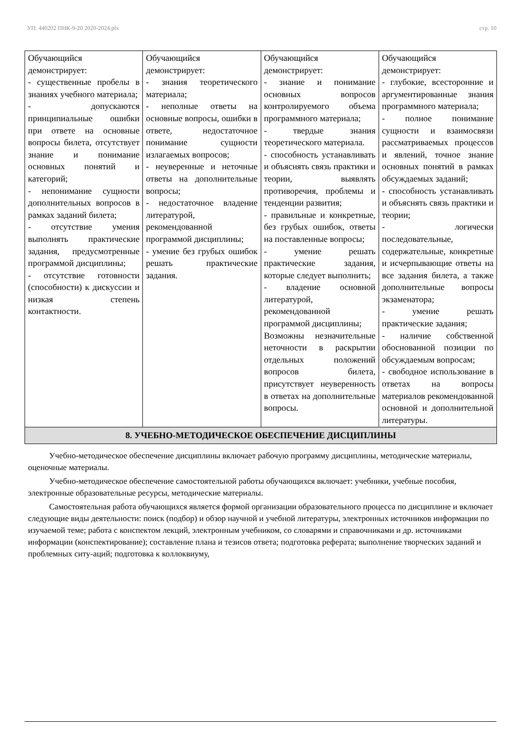УП: 440202 ПНК-9-20 2020-2024.plx стр. 10
| Обучающийся демонстрирует: - существенные пробелы в знаниях учебного материала; - допускаются принципиальные ошибки при ответе на основные вопросы билета, отсутствует знание и понимание основных понятий и категорий; - непонимание сущности дополнительных вопросов в рамках заданий билета; - отсутствие умения выполнять практические задания, предусмотренные программой дисциплины; - отсутствие готовности (способности) к дискуссии и низкая степень контактности. | Обучающийся демонстрирует: - знания теоретического материала; - неполные ответы на основные вопросы, ошибки в ответе, недостаточное понимание сущности излагаемых вопросов; - неуверенные и неточные ответы на дополнительные вопросы; - недостаточное владение литературой, рекомендованной программой дисциплины; - умение без грубых ошибок решать практические задания. | Обучающийся демонстрирует: - знание и понимание основных вопросов контролируемого объема программного материала; - твердые знания теоретического материала. - способность устанавливать и объяснять связь практики и теории, выявлять противоречия, проблемы и тенденции развития; - правильные и конкретные, без грубых ошибок, ответы на поставленные вопросы; - умение решать практические задания, которые следует выполнить; - владение основной литературой, рекомендованной программой дисциплины; Возможны незначительные неточности в раскрытии отдельных положений вопросов билета, присутствует неуверенность в ответах на дополнительные вопросы. | Обучающийся демонстрирует: - глубокие, всесторонние и аргументированные знания программного материала; - полное понимание сущности и взаимосвязи рассматриваемых процессов и явлений, точное знание основных понятий в рамках обсуждаемых заданий; - способность устанавливать и объяснять связь практики и теории; - логически последовательные, содержательные, конкретные и исчерпывающие ответы на все задания билета, а также дополнительные вопросы экзаменатора; - умение решать практические задания; - наличие собственной обоснованной позиции по обсуждаемым вопросам; - свободное использование в ответах на вопросы материалов рекомендованной основной и дополнительной литературы. |
| 8. УЧЕБНО-МЕТОДИЧЕСКОЕ ОБЕСПЕЧЕНИЕ ДИСЦИПЛИНЫ | | | |
Учебно-методическое обеспечение дисциплины включает рабочую программу дисциплины, методические материалы, оценочные материалы.
Учебно-методическое обеспечение самостоятельной работы обучающихся включает: учебники, учебные пособия, электронные образовательные ресурсы, методические материалы.
Самостоятельная работа обучающихся является формой организации образовательного процесса по дисциплине и включает следующие виды деятельности: поиск (подбор) и обзор научной и учебной литературы, электронных источников информации по изучаемой теме; работа с конспектом лекций, электронным учебником, со словарями и справочниками и др. источниками информации (конспектирование); составление плана и тезисов ответа; подготовка реферата; выполнение творческих заданий и проблемных ситу-аций; подготовка к коллоквиуму,